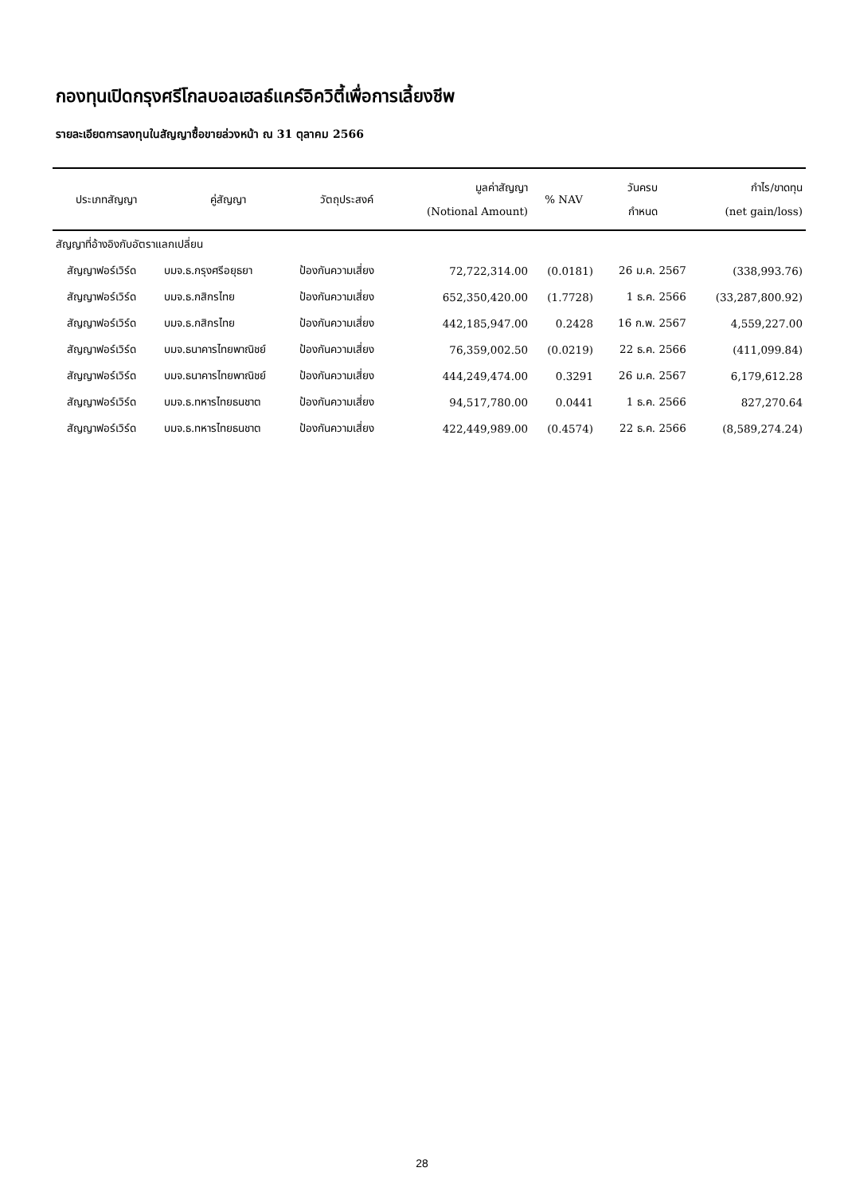กองทุนเปิดกรุงศรีโกลบอลเฮลธ์แคร์อิควิตี้เพื่อการเลี้ยงชีพ
รายละเอียดการลงทุนในสัญญาซื้อขายล่วงหน้า ณ 31 ตุลาคม 2566
| ประเภทสัญญา | คู่สัญญา | วัตถุประสงค์ | มูลค่าสัญญา (Notional Amount) | % NAV | วันครบ กำหนด | กำไร/ขาดทุน (net gain/loss) |
| --- | --- | --- | --- | --- | --- | --- |
| สัญญาที่อ้างอิงกับอัตราแลกเปลี่ยน | | | | | | |
| สัญญาฟอร์เวิร์ด | บมจ.ธ.กรุงศรีอยุธยา | ป้องกันความเสี่ยง | 72,722,314.00 | (0.0181) | 26 ม.ค. 2567 | (338,993.76) |
| สัญญาฟอร์เวิร์ด | บมจ.ธ.กสิกรไทย | ป้องกันความเสี่ยง | 652,350,420.00 | (1.7728) | 1 ธ.ค. 2566 | (33,287,800.92) |
| สัญญาฟอร์เวิร์ด | บมจ.ธ.กสิกรไทย | ป้องกันความเสี่ยง | 442,185,947.00 | 0.2428 | 16 ก.พ. 2567 | 4,559,227.00 |
| สัญญาฟอร์เวิร์ด | บมจ.ธนาคารไทยพาณิชย์ | ป้องกันความเสี่ยง | 76,359,002.50 | (0.0219) | 22 ธ.ค. 2566 | (411,099.84) |
| สัญญาฟอร์เวิร์ด | บมจ.ธนาคารไทยพาณิชย์ | ป้องกันความเสี่ยง | 444,249,474.00 | 0.3291 | 26 ม.ค. 2567 | 6,179,612.28 |
| สัญญาฟอร์เวิร์ด | บมจ.ธ.ทหารไทยธนชาต | ป้องกันความเสี่ยง | 94,517,780.00 | 0.0441 | 1 ธ.ค. 2566 | 827,270.64 |
| สัญญาฟอร์เวิร์ด | บมจ.ธ.ทหารไทยธนชาต | ป้องกันความเสี่ยง | 422,449,989.00 | (0.4574) | 22 ธ.ค. 2566 | (8,589,274.24) |
28